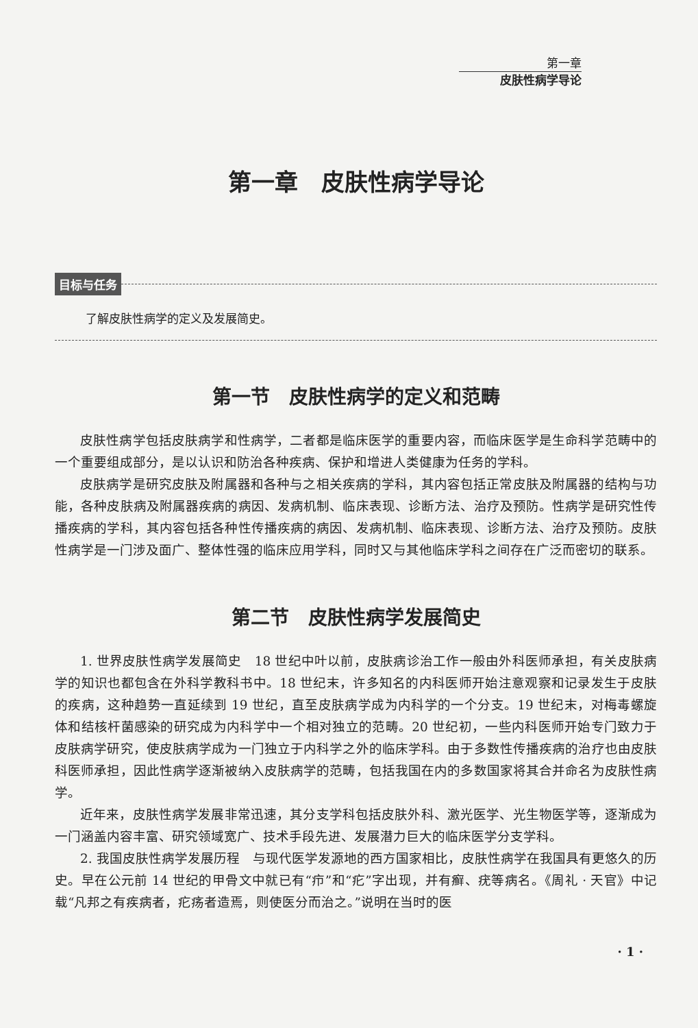第一章
皮肤性病学导论
第一章　皮肤性病学导论
目标与任务
了解皮肤性病学的定义及发展简史。
第一节　皮肤性病学的定义和范畴
皮肤性病学包括皮肤病学和性病学，二者都是临床医学的重要内容，而临床医学是生命科学范畴中的一个重要组成部分，是以认识和防治各种疾病、保护和增进人类健康为任务的学科。
皮肤病学是研究皮肤及附属器和各种与之相关疾病的学科，其内容包括正常皮肤及附属器的结构与功能，各种皮肤病及附属器疾病的病因、发病机制、临床表现、诊断方法、治疗及预防。性病学是研究性传播疾病的学科，其内容包括各种性传播疾病的病因、发病机制、临床表现、诊断方法、治疗及预防。皮肤性病学是一门涉及面广、整体性强的临床应用学科，同时又与其他临床学科之间存在广泛而密切的联系。
第二节　皮肤性病学发展简史
1. 世界皮肤性病学发展简史　18 世纪中叶以前，皮肤病诊治工作一般由外科医师承担，有关皮肤病学的知识也都包含在外科学教科书中。18 世纪末，许多知名的内科医师开始注意观察和记录发生于皮肤的疾病，这种趋势一直延续到 19 世纪，直至皮肤病学成为内科学的一个分支。19 世纪末，对梅毒螺旋体和结核杆菌感染的研究成为内科学中一个相对独立的范畴。20 世纪初，一些内科医师开始专门致力于皮肤病学研究，使皮肤病学成为一门独立于内科学之外的临床学科。由于多数性传播疾病的治疗也由皮肤科医师承担，因此性病学逐渐被纳入皮肤病学的范畴，包括我国在内的多数国家将其合并命名为皮肤性病学。
近年来，皮肤性病学发展非常迅速，其分支学科包括皮肤外科、激光医学、光生物医学等，逐渐成为一门涵盖内容丰富、研究领域宽广、技术手段先进、发展潜力巨大的临床医学分支学科。
2. 我国皮肤性病学发展历程　与现代医学发源地的西方国家相比，皮肤性病学在我国具有更悠久的历史。早在公元前 14 世纪的甲骨文中就已有“疖”和“疕”字出现，并有癣、疣等病名。《周礼 · 天官》中记载“凡邦之有疾病者，疕疡者造焉，则使医分而治之。”说明在当时的医
· 1 ·